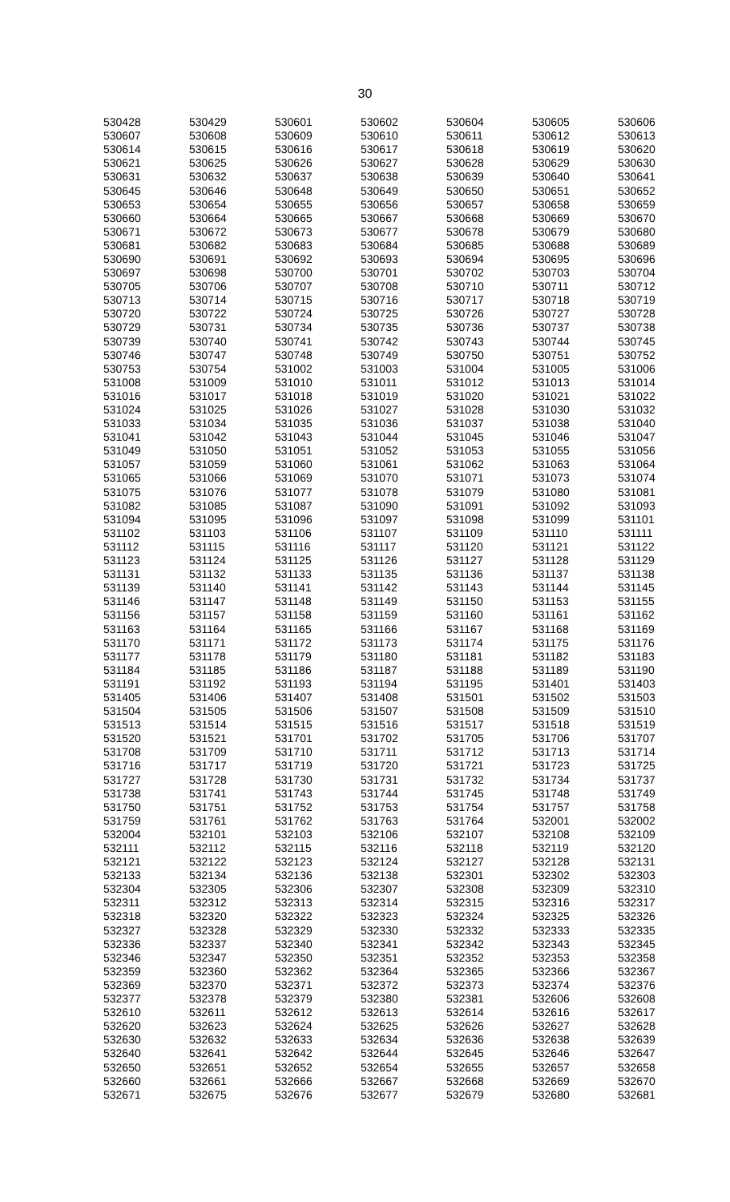30
| 530428 | 530429 | 530601 | 530602 | 530604 | 530605 | 530606 |
| 530607 | 530608 | 530609 | 530610 | 530611 | 530612 | 530613 |
| 530614 | 530615 | 530616 | 530617 | 530618 | 530619 | 530620 |
| 530621 | 530625 | 530626 | 530627 | 530628 | 530629 | 530630 |
| 530631 | 530632 | 530637 | 530638 | 530639 | 530640 | 530641 |
| 530645 | 530646 | 530648 | 530649 | 530650 | 530651 | 530652 |
| 530653 | 530654 | 530655 | 530656 | 530657 | 530658 | 530659 |
| 530660 | 530664 | 530665 | 530667 | 530668 | 530669 | 530670 |
| 530671 | 530672 | 530673 | 530677 | 530678 | 530679 | 530680 |
| 530681 | 530682 | 530683 | 530684 | 530685 | 530688 | 530689 |
| 530690 | 530691 | 530692 | 530693 | 530694 | 530695 | 530696 |
| 530697 | 530698 | 530700 | 530701 | 530702 | 530703 | 530704 |
| 530705 | 530706 | 530707 | 530708 | 530710 | 530711 | 530712 |
| 530713 | 530714 | 530715 | 530716 | 530717 | 530718 | 530719 |
| 530720 | 530722 | 530724 | 530725 | 530726 | 530727 | 530728 |
| 530729 | 530731 | 530734 | 530735 | 530736 | 530737 | 530738 |
| 530739 | 530740 | 530741 | 530742 | 530743 | 530744 | 530745 |
| 530746 | 530747 | 530748 | 530749 | 530750 | 530751 | 530752 |
| 530753 | 530754 | 531002 | 531003 | 531004 | 531005 | 531006 |
| 531008 | 531009 | 531010 | 531011 | 531012 | 531013 | 531014 |
| 531016 | 531017 | 531018 | 531019 | 531020 | 531021 | 531022 |
| 531024 | 531025 | 531026 | 531027 | 531028 | 531030 | 531032 |
| 531033 | 531034 | 531035 | 531036 | 531037 | 531038 | 531040 |
| 531041 | 531042 | 531043 | 531044 | 531045 | 531046 | 531047 |
| 531049 | 531050 | 531051 | 531052 | 531053 | 531055 | 531056 |
| 531057 | 531059 | 531060 | 531061 | 531062 | 531063 | 531064 |
| 531065 | 531066 | 531069 | 531070 | 531071 | 531073 | 531074 |
| 531075 | 531076 | 531077 | 531078 | 531079 | 531080 | 531081 |
| 531082 | 531085 | 531087 | 531090 | 531091 | 531092 | 531093 |
| 531094 | 531095 | 531096 | 531097 | 531098 | 531099 | 531101 |
| 531102 | 531103 | 531106 | 531107 | 531109 | 531110 | 531111 |
| 531112 | 531115 | 531116 | 531117 | 531120 | 531121 | 531122 |
| 531123 | 531124 | 531125 | 531126 | 531127 | 531128 | 531129 |
| 531131 | 531132 | 531133 | 531135 | 531136 | 531137 | 531138 |
| 531139 | 531140 | 531141 | 531142 | 531143 | 531144 | 531145 |
| 531146 | 531147 | 531148 | 531149 | 531150 | 531153 | 531155 |
| 531156 | 531157 | 531158 | 531159 | 531160 | 531161 | 531162 |
| 531163 | 531164 | 531165 | 531166 | 531167 | 531168 | 531169 |
| 531170 | 531171 | 531172 | 531173 | 531174 | 531175 | 531176 |
| 531177 | 531178 | 531179 | 531180 | 531181 | 531182 | 531183 |
| 531184 | 531185 | 531186 | 531187 | 531188 | 531189 | 531190 |
| 531191 | 531192 | 531193 | 531194 | 531195 | 531401 | 531403 |
| 531405 | 531406 | 531407 | 531408 | 531501 | 531502 | 531503 |
| 531504 | 531505 | 531506 | 531507 | 531508 | 531509 | 531510 |
| 531513 | 531514 | 531515 | 531516 | 531517 | 531518 | 531519 |
| 531520 | 531521 | 531701 | 531702 | 531705 | 531706 | 531707 |
| 531708 | 531709 | 531710 | 531711 | 531712 | 531713 | 531714 |
| 531716 | 531717 | 531719 | 531720 | 531721 | 531723 | 531725 |
| 531727 | 531728 | 531730 | 531731 | 531732 | 531734 | 531737 |
| 531738 | 531741 | 531743 | 531744 | 531745 | 531748 | 531749 |
| 531750 | 531751 | 531752 | 531753 | 531754 | 531757 | 531758 |
| 531759 | 531761 | 531762 | 531763 | 531764 | 532001 | 532002 |
| 532004 | 532101 | 532103 | 532106 | 532107 | 532108 | 532109 |
| 532111 | 532112 | 532115 | 532116 | 532118 | 532119 | 532120 |
| 532121 | 532122 | 532123 | 532124 | 532127 | 532128 | 532131 |
| 532133 | 532134 | 532136 | 532138 | 532301 | 532302 | 532303 |
| 532304 | 532305 | 532306 | 532307 | 532308 | 532309 | 532310 |
| 532311 | 532312 | 532313 | 532314 | 532315 | 532316 | 532317 |
| 532318 | 532320 | 532322 | 532323 | 532324 | 532325 | 532326 |
| 532327 | 532328 | 532329 | 532330 | 532332 | 532333 | 532335 |
| 532336 | 532337 | 532340 | 532341 | 532342 | 532343 | 532345 |
| 532346 | 532347 | 532350 | 532351 | 532352 | 532353 | 532358 |
| 532359 | 532360 | 532362 | 532364 | 532365 | 532366 | 532367 |
| 532369 | 532370 | 532371 | 532372 | 532373 | 532374 | 532376 |
| 532377 | 532378 | 532379 | 532380 | 532381 | 532606 | 532608 |
| 532610 | 532611 | 532612 | 532613 | 532614 | 532616 | 532617 |
| 532620 | 532623 | 532624 | 532625 | 532626 | 532627 | 532628 |
| 532630 | 532632 | 532633 | 532634 | 532636 | 532638 | 532639 |
| 532640 | 532641 | 532642 | 532644 | 532645 | 532646 | 532647 |
| 532650 | 532651 | 532652 | 532654 | 532655 | 532657 | 532658 |
| 532660 | 532661 | 532666 | 532667 | 532668 | 532669 | 532670 |
| 532671 | 532675 | 532676 | 532677 | 532679 | 532680 | 532681 |